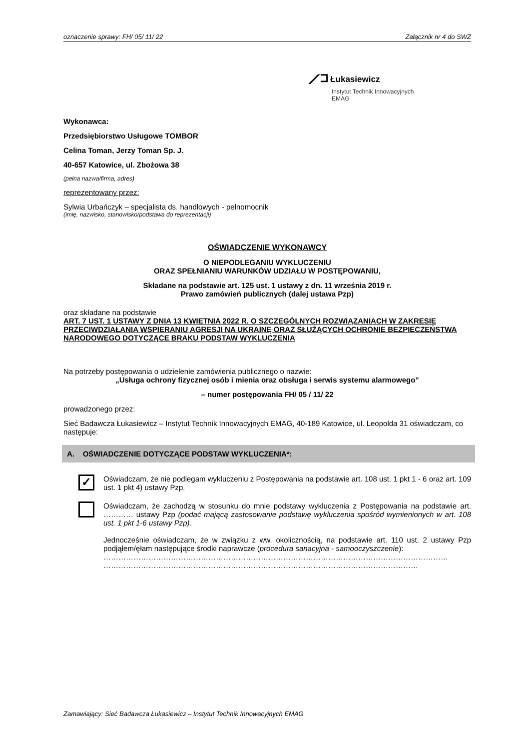oznaczenie sprawy: FH/ 05/ 11/ 22 Załącznik nr 4 do SWZ
⟋⊐ Łukasiewicz
Instytut Technik Innowacyjnych
EMAG
Wykonawca:
Przedsiębiorstwo Usługowe TOMBOR
Celina Toman, Jerzy Toman Sp. J.
40-657 Katowice, ul. Zbożowa 38
(pełna nazwa/firma, adres)
reprezentowany przez:
Sylwia Urbańczyk – specjalista ds. handlowych - pełnomocnik
(imię, nazwisko, stanowisko/podstawa do reprezentacji)
OŚWIADCZENIE WYKONAWCY
O NIEPODLEGANIU WYKLUCZENIU
ORAZ SPEŁNIANIU WARUNKÓW UDZIAŁU W POSTĘPOWANIU,
Składane na podstawie art. 125 ust. 1 ustawy z dn. 11 września 2019 r.
Prawo zamówień publicznych (dalej ustawa Pzp)
oraz składane na podstawie
ART. 7 UST. 1 USTAWY Z DNIA 13 KWIETNIA 2022 R. O SZCZEGÓLNYCH ROZWIĄZANIACH W ZAKRESIE PRZECIWDZIAŁANIA WSPIERANIU AGRESJI NA UKRAINĘ ORAZ SŁUŻĄCYCH OCHRONIE BEZPIECZEŃSTWA NARODOWEGO DOTYCZĄCE BRAKU PODSTAW WYKLUCZENIA
Na potrzeby postępowania o udzielenie zamówienia publicznego o nazwie:
„Usługa ochrony fizycznej osób i mienia oraz obsługa i serwis systemu alarmowego”
– numer postępowania FH/ 05 / 11/ 22
prowadzonego przez:
Sieć Badawcza Łukasiewicz – Instytut Technik Innowacyjnych EMAG, 40-189 Katowice, ul. Leopolda 31 oświadczam, co następuje:
A. OŚWIADCZENIE DOTYCZĄCE PODSTAW WYKLUCZENIA*:
✓
Oświadczam, że nie podlegam wykluczeniu z Postępowania na podstawie art. 108 ust. 1 pkt 1 - 6 oraz art. 109 ust. 1 pkt 4) ustawy Pzp.
Oświadczam, że zachodzą w stosunku do mnie podstawy wykluczenia z Postępowania na podstawie art. ………… ustawy Pzp (podać mającą zastosowanie podstawę wykluczenia spośród wymienionych w art. 108 ust. 1 pkt 1-6 ustawy Pzp).
Jednocześnie oświadczam, że w związku z ww. okolicznością, na podstawie art. 110 ust. 2 ustawy Pzp podjąłem/ęłam następujące środki naprawcze (procedura sanacyjna - samooczyszczenie):
…………………………………………………………………………………………………………………………
………………………………………………………………………………………………………………
Zamawiający: Sieć Badawcza Łukasiewicz – Instytut Technik Innowacyjnych EMAG